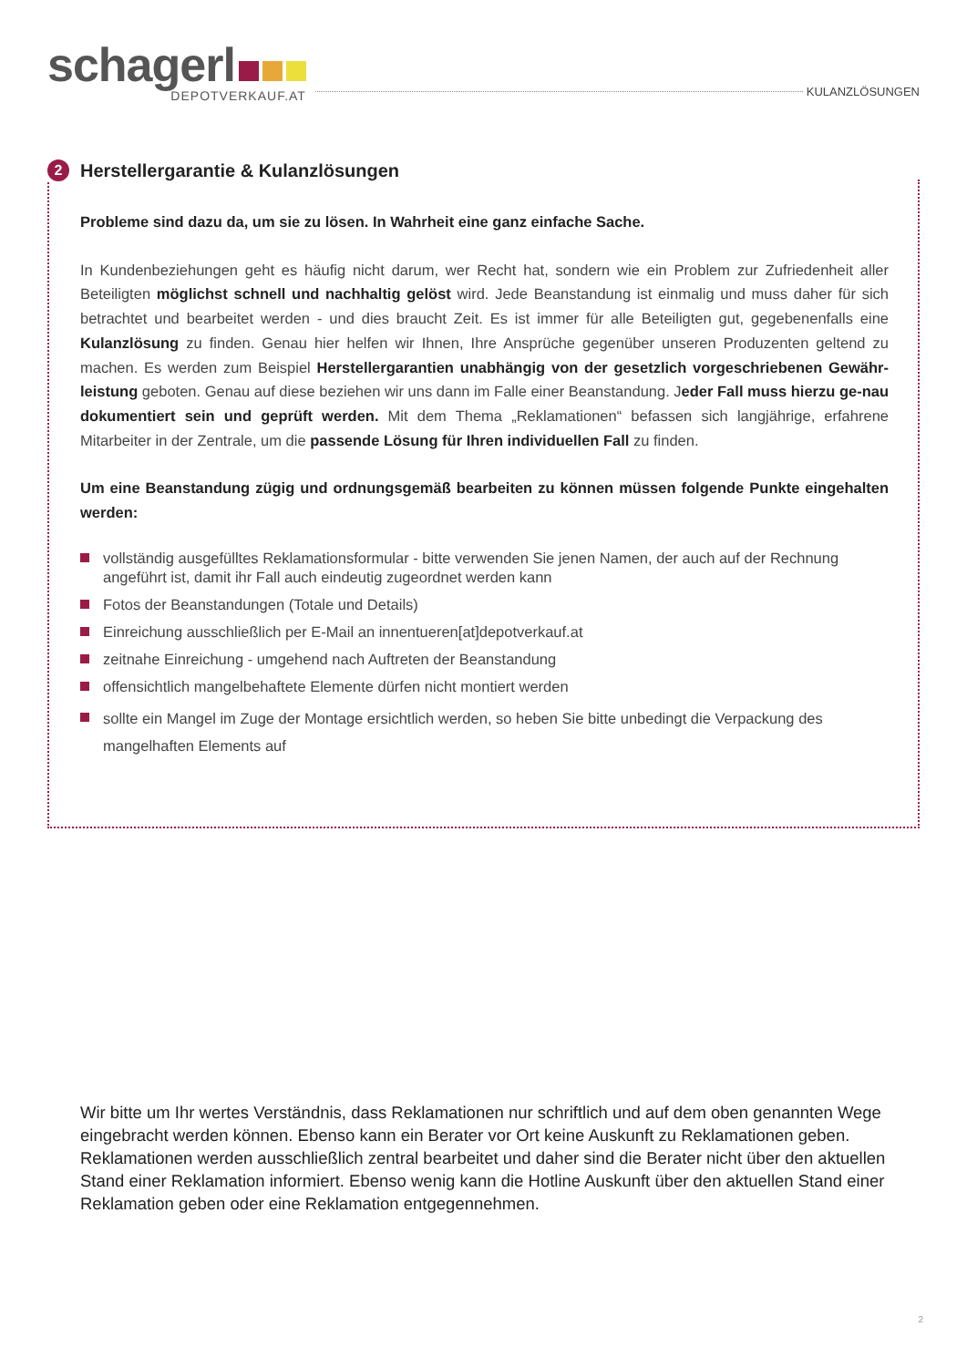schagerl
DEPOTVERKAUF.AT
KULANZLÖSUNGEN
2
Herstellergarantie & Kulanzlösungen
Probleme sind dazu da, um sie zu lösen. In Wahrheit eine ganz einfache Sache.
In Kundenbeziehungen geht es häufig nicht darum, wer Recht hat, sondern wie ein Problem zur Zufriedenheit aller Beteiligten möglichst schnell und nachhaltig gelöst wird. Jede Beanstandung ist einmalig und muss daher für sich betrachtet und bearbeitet werden - und dies braucht Zeit. Es ist immer für alle Beteiligten gut, gegebenenfalls eine Kulanzlösung zu finden. Genau hier helfen wir Ihnen, Ihre Ansprüche gegenüber unseren Produzenten geltend zu machen. Es werden zum Beispiel Herstellergarantien unabhängig von der gesetzlich vorgeschriebenen Gewähr-leistung geboten. Genau auf diese beziehen wir uns dann im Falle einer Beanstandung. Jeder Fall muss hierzu ge-nau dokumentiert sein und geprüft werden. Mit dem Thema „Reklamationen“ befassen sich langjährige, erfahrene Mitarbeiter in der Zentrale, um die passende Lösung für Ihren individuellen Fall zu finden.
Um eine Beanstandung zügig und ordnungsgemäß bearbeiten zu können müssen folgende Punkte eingehalten werden:
vollständig ausgefülltes Reklamationsformular - bitte verwenden Sie jenen Namen, der auch auf der Rechnung angeführt ist, damit ihr Fall auch eindeutig zugeordnet werden kann
Fotos der Beanstandungen (Totale und Details)
Einreichung ausschließlich per E-Mail an innentueren[at]depotverkauf.at
zeitnahe Einreichung - umgehend nach Auftreten der Beanstandung
offensichtlich mangelbehaftete Elemente dürfen nicht montiert werden
sollte ein Mangel im Zuge der Montage ersichtlich werden, so heben Sie bitte unbedingt die Verpackung des mangelhaften Elements auf
Wir bitte um Ihr wertes Verständnis, dass Reklamationen nur schriftlich und auf dem oben genannten Wege eingebracht werden können. Ebenso kann ein Berater vor Ort keine Auskunft zu Reklamationen geben. Reklamationen werden ausschließlich zentral bearbeitet und daher sind die Berater nicht über den aktuellen Stand einer Reklamation informiert. Ebenso wenig kann die Hotline Auskunft über den aktuellen Stand einer Reklamation geben oder eine Reklamation entgegennehmen.
2